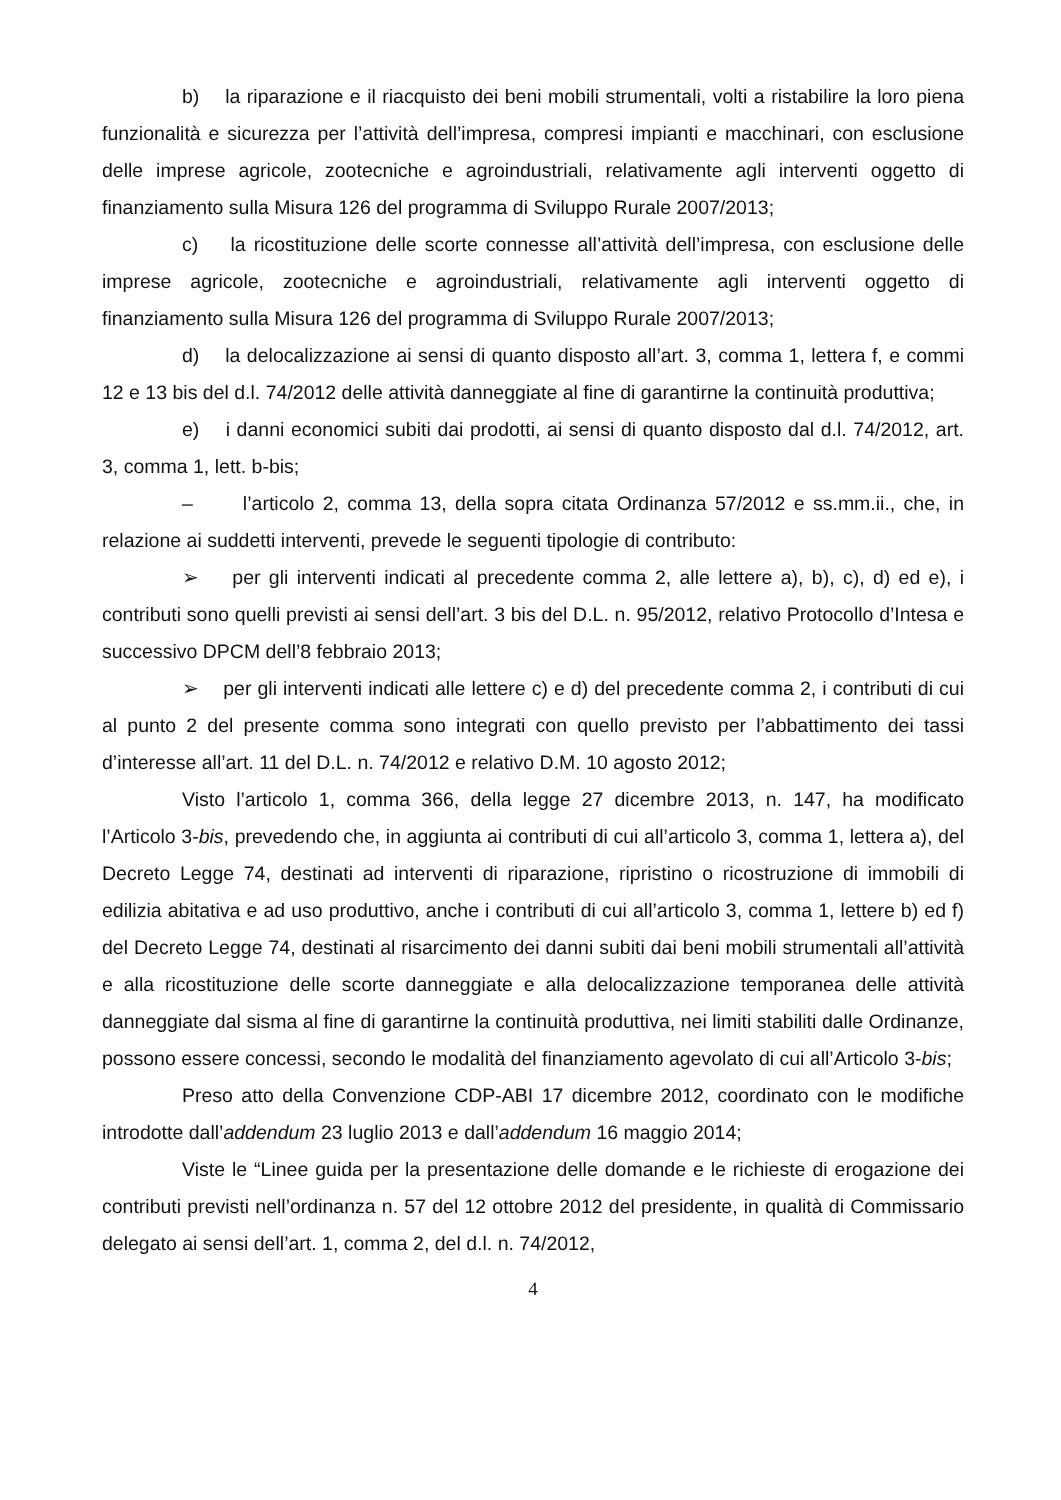b) la riparazione e il riacquisto dei beni mobili strumentali, volti a ristabilire la loro piena funzionalità e sicurezza per l’attività dell’impresa, compresi impianti e macchinari, con esclusione delle imprese agricole, zootecniche e agroindustriali, relativamente agli interventi oggetto di finanziamento sulla Misura 126 del programma di Sviluppo Rurale 2007/2013;
c) la ricostituzione delle scorte connesse all’attività dell’impresa, con esclusione delle imprese agricole, zootecniche e agroindustriali, relativamente agli interventi oggetto di finanziamento sulla Misura 126 del programma di Sviluppo Rurale 2007/2013;
d) la delocalizzazione ai sensi di quanto disposto all’art. 3, comma 1, lettera f, e commi 12 e 13 bis del d.l. 74/2012 delle attività danneggiate al fine di garantirne la continuità produttiva;
e) i danni economici subiti dai prodotti, ai sensi di quanto disposto dal d.l. 74/2012, art. 3, comma 1, lett. b-bis;
– l’articolo 2, comma 13, della sopra citata Ordinanza 57/2012 e ss.mm.ii., che, in relazione ai suddetti interventi, prevede le seguenti tipologie di contributo:
➢ per gli interventi indicati al precedente comma 2, alle lettere a), b), c), d) ed e), i contributi sono quelli previsti ai sensi dell’art. 3 bis del D.L. n. 95/2012, relativo Protocollo d’Intesa e successivo DPCM dell’8 febbraio 2013;
➢ per gli interventi indicati alle lettere c) e d) del precedente comma 2, i contributi di cui al punto 2 del presente comma sono integrati con quello previsto per l’abbattimento dei tassi d’interesse all’art. 11 del D.L. n. 74/2012 e relativo D.M. 10 agosto 2012;
Visto l’articolo 1, comma 366, della legge 27 dicembre 2013, n. 147, ha modificato l’Articolo 3-bis, prevedendo che, in aggiunta ai contributi di cui all’articolo 3, comma 1, lettera a), del Decreto Legge 74, destinati ad interventi di riparazione, ripristino o ricostruzione di immobili di edilizia abitativa e ad uso produttivo, anche i contributi di cui all’articolo 3, comma 1, lettere b) ed f) del Decreto Legge 74, destinati al risarcimento dei danni subiti dai beni mobili strumentali all’attività e alla ricostituzione delle scorte danneggiate e alla delocalizzazione temporanea delle attività danneggiate dal sisma al fine di garantirne la continuità produttiva, nei limiti stabiliti dalle Ordinanze, possono essere concessi, secondo le modalità del finanziamento agevolato di cui all’Articolo 3-bis;
Preso atto della Convenzione CDP-ABI 17 dicembre 2012, coordinato con le modifiche introdotte dall’addendum 23 luglio 2013 e dall’addendum 16 maggio 2014;
Viste le “Linee guida per la presentazione delle domande e le richieste di erogazione dei contributi previsti nell’ordinanza n. 57 del 12 ottobre 2012 del presidente, in qualità di Commissario delegato ai sensi dell’art. 1, comma 2, del d.l. n. 74/2012,
4